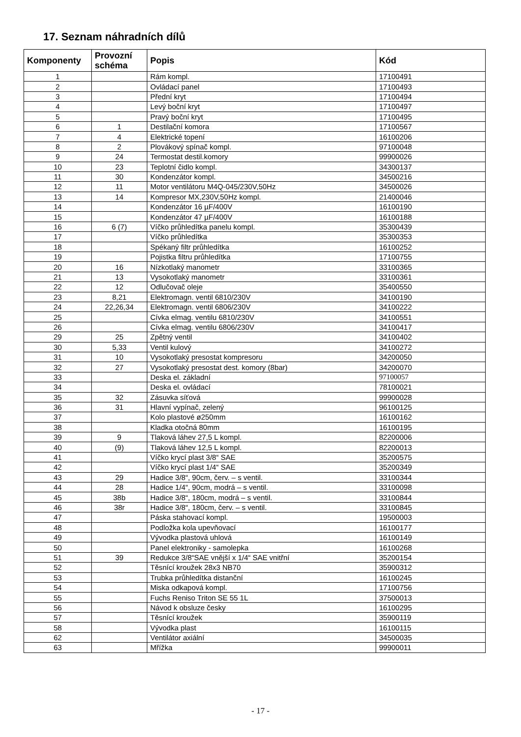17. Seznam náhradních dílů
| Komponenty | Provozní schéma | Popis | Kód |
| --- | --- | --- | --- |
| 1 | | Rám kompl. | 17100491 |
| 2 | | Ovládací panel | 17100493 |
| 3 | | Přední kryt | 17100494 |
| 4 | | Levý boční kryt | 17100497 |
| 5 | | Pravý boční kryt | 17100495 |
| 6 | 1 | Destilační komora | 17100567 |
| 7 | 4 | Elektrické topení | 16100206 |
| 8 | 2 | Plovákový spínač kompl. | 97100048 |
| 9 | 24 | Termostat destil.komory | 99900026 |
| 10 | 23 | Teplotní čidlo kompl. | 34300137 |
| 11 | 30 | Kondenzátor kompl. | 34500216 |
| 12 | 11 | Motor ventilátoru M4Q-045/230V,50Hz | 34500026 |
| 13 | 14 | Kompresor MX,230V,50Hz kompl. | 21400046 |
| 14 | | Kondenzátor 16 µF/400V | 16100190 |
| 15 | | Kondenzátor 47 µF/400V | 16100188 |
| 16 | 6 (7) | Víčko průhledítka panelu kompl. | 35300439 |
| 17 | | Víčko průhledítka | 35300353 |
| 18 | | Spékaný filtr průhledítka | 16100252 |
| 19 | | Pojistka filtru průhledítka | 17100755 |
| 20 | 16 | Nízkotlaký manometr | 33100365 |
| 21 | 13 | Vysokotlaký manometr | 33100361 |
| 22 | 12 | Odlučovač oleje | 35400550 |
| 23 | 8,21 | Elektromagn. ventil 6810/230V | 34100190 |
| 24 | 22,26,34 | Elektromagn. ventil 6806/230V | 34100222 |
| 25 | | Cívka elmag. ventilu 6810/230V | 34100551 |
| 26 | | Cívka elmag. ventilu 6806/230V | 34100417 |
| 29 | 25 | Zpětný ventil | 34100402 |
| 30 | 5,33 | Ventil kulový | 34100272 |
| 31 | 10 | Vysokotlaký presostat kompresoru | 34200050 |
| 32 | 27 | Vysokotlaký presostat dest. komory (8bar) | 34200070 |
| 33 | | Deska el. základní | 97100057 |
| 34 | | Deska el. ovládací | 78100021 |
| 35 | 32 | Zásuvka síťová | 99900028 |
| 36 | 31 | Hlavní vypínač, zelený | 96100125 |
| 37 | | Kolo plastové ø250mm | 16100162 |
| 38 | | Kladka otočná 80mm | 16100195 |
| 39 | 9 | Tlaková láhev 27,5 L kompl. | 82200006 |
| 40 | (9) | Tlaková láhev 12,5 L kompl. | 82200013 |
| 41 | | Víčko krycí plast 3/8“ SAE | 35200575 |
| 42 | | Víčko krycí plast 1/4“ SAE | 35200349 |
| 43 | 29 | Hadice 3/8“, 90cm, červ. – s ventil. | 33100344 |
| 44 | 28 | Hadice 1/4“, 90cm, modrá – s ventil. | 33100098 |
| 45 | 38b | Hadice 3/8“, 180cm, modrá – s ventil. | 33100844 |
| 46 | 38r | Hadice 3/8“, 180cm, červ. – s ventil. | 33100845 |
| 47 | | Páska stahovací kompl. | 19500003 |
| 48 | | Podložka kola upevňovací | 16100177 |
| 49 | | Vývodka plastová uhlová | 16100149 |
| 50 | | Panel elektroniky - samolepka | 16100268 |
| 51 | 39 | Redukce 3/8“SAE vnější x 1/4“ SAE vnitřní | 35200154 |
| 52 | | Těsnící kroužek 28x3 NB70 | 35900312 |
| 53 | | Trubka průhledítka distanční | 16100245 |
| 54 | | Miska odkapová kompl. | 17100756 |
| 55 | | Fuchs Reniso Triton SE 55 1L | 37500013 |
| 56 | | Návod k obsluze česky | 16100295 |
| 57 | | Těsnící kroužek | 35900119 |
| 58 | | Vývodka plast | 16100115 |
| 62 | | Ventilátor axiální | 34500035 |
| 63 | | Mřížka | 99900011 |
- 17 -